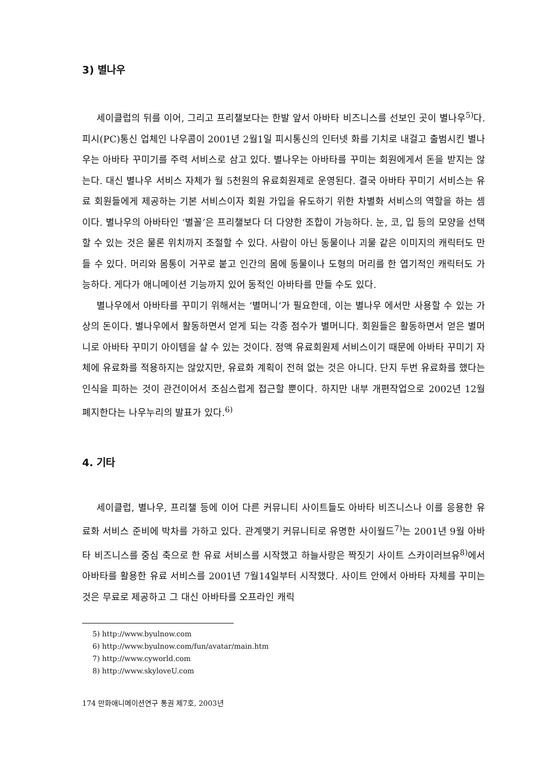3) 별나우
세이클럽의 뒤를 이어, 그리고 프리챌보다는 한발 앞서 아바타 비즈니스를 선보인 곳이 별나우<sup>5)</sup>다. 피시(PC)통신 업체인 나우콤이 2001년 2월1일 피시통신의 인터넷 화를 기치로 내걸고 출범시킨 별나우는 아바타 꾸미기를 주력 서비스로 삼고 있다. 별나우는 아바타를 꾸미는 회원에게서 돈을 받지는 않는다. 대신 별나우 서비스 자체가 월 5천원의 유료회원제로 운영된다. 결국 아바타 꾸미기 서비스는 유료 회원들에게 제공하는 기본 서비스이자 회원 가입을 유도하기 위한 차별화 서비스의 역할을 하는 셈이다. 별나우의 아바타인 ‘별꼴’은 프리챌보다 더 다양한 조합이 가능하다. 눈, 코, 입 등의 모양을 선택할 수 있는 것은 물론 위치까지 조절할 수 있다. 사람이 아닌 동물이나 괴물 같은 이미지의 캐릭터도 만들 수 있다. 머리와 몸통이 거꾸로 붙고 인간의 몸에 동물이나 도형의 머리를 한 엽기적인 캐릭터도 가능하다. 게다가 애니메이션 기능까지 있어 동적인 아바타를 만들 수도 있다.
별나우에서 아바타를 꾸미기 위해서는 ‘별머니’가 필요한데, 이는 별나우 에서만 사용할 수 있는 가상의 돈이다. 별나우에서 활동하면서 얻게 되는 각종 점수가 별머니다. 회원들은 활동하면서 얻은 별머니로 아바타 꾸미기 아이템을 살 수 있는 것이다. 정액 유료회원제 서비스이기 때문에 아바타 꾸미기 자체에 유료화를 적용하지는 않았지만, 유료화 계획이 전혀 없는 것은 아니다. 단지 두번 유료화를 했다는 인식을 피하는 것이 관건이어서 조심스럽게 접근할 뿐이다. 하지만 내부 개편작업으로 2002년 12월 폐지한다는 나우누리의 발표가 있다.<sup>6)</sup>
4. 기타
세이클럽, 별나우, 프리챌 등에 이어 다른 커뮤니티 사이트들도 아바타 비즈니스나 이를 응용한 유료화 서비스 준비에 박차를 가하고 있다. 관계맺기 커뮤니티로 유명한 사이월드<sup>7)</sup>는 2001년 9월 아바타 비즈니스를 중심 축으로 한 유료 서비스를 시작했고 하늘사랑은 짝짓기 사이트 스카이러브유<sup>8)</sup>에서 아바타를 활용한 유료 서비스를 2001년 7월14일부터 시작했다. 사이트 안에서 아바타 자체를 꾸미는 것은 무료로 제공하고 그 대신 아바타를 오프라인 캐릭
5) http://www.byulnow.com
6) http://www.byulnow.com/fun/avatar/main.htm
7) http://www.cyworld.com
8) http://www.skyloveU.com
174 만화애니메이션연구 통권 제7호, 2003년